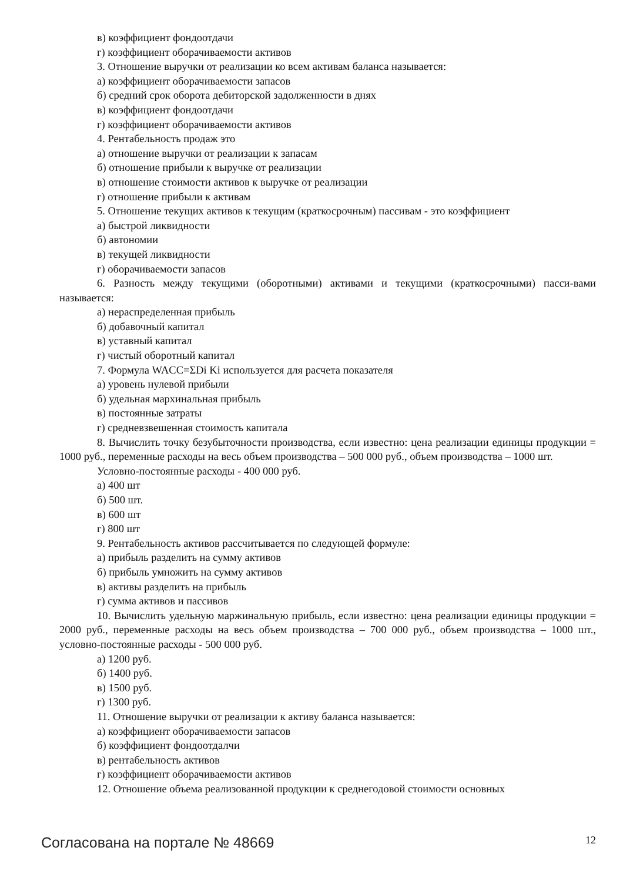в) коэффициент фондоотдачи
г) коэффициент оборачиваемости активов
3. Отношение выручки от реализации ко всем активам баланса называется:
а) коэффициент оборачиваемости запасов
б) средний срок оборота дебиторской задолженности в днях
в) коэффициент фондоотдачи
г) коэффициент оборачиваемости активов
4. Рентабельность продаж это
а) отношение выручки от реализации к запасам
б) отношение прибыли к выручке от реализации
в) отношение стоимости активов к выручке от реализации
г) отношение прибыли к активам
5. Отношение текущих активов к текущим (краткосрочным) пассивам - это коэффициент
а) быстрой ликвидности
б) автономии
в) текущей ликвидности
г) оборачиваемости запасов
6. Разность между текущими (оборотными) активами и текущими (краткосрочными) пасси-вами называется:
а) нераспределенная прибыль
б) добавочный капитал
в) уставный капитал
г) чистый оборотный капитал
7. Формула WACC=ΣDi Ki используется для расчета показателя
а) уровень нулевой прибыли
б) удельная мархинальная прибыль
в) постоянные затраты
г) средневзвешенная стоимость капитала
8. Вычислить точку безубыточности производства, если известно: цена реализации единицы продукции = 1000 руб., переменные расходы на весь объем производства – 500 000 руб., объем производства – 1000 шт.
Условно-постоянные расходы - 400 000 руб.
а) 400 шт
б) 500 шт.
в) 600 шт
г) 800 шт
9. Рентабельность активов рассчитывается по следующей формуле:
а) прибыль разделить на сумму активов
б) прибыль умножить на сумму активов
в) активы разделить на прибыль
г) сумма активов и пассивов
10. Вычислить удельную маржинальную прибыль, если известно: цена реализации единицы продукции = 2000 руб., переменные расходы на весь объем производства – 700 000 руб., объем производства – 1000 шт., условно-постоянные расходы - 500 000 руб.
а) 1200 руб.
б) 1400 руб.
в) 1500 руб.
г) 1300 руб.
11. Отношение выручки от реализации к активу баланса называется:
а) коэффициент оборачиваемости запасов
б) коэффициент фондоотдалчи
в) рентабельность активов
г) коэффициент оборачиваемости активов
12. Отношение объема реализованной продукции к среднегодовой стоимости основных
Согласована на портале № 48669 12